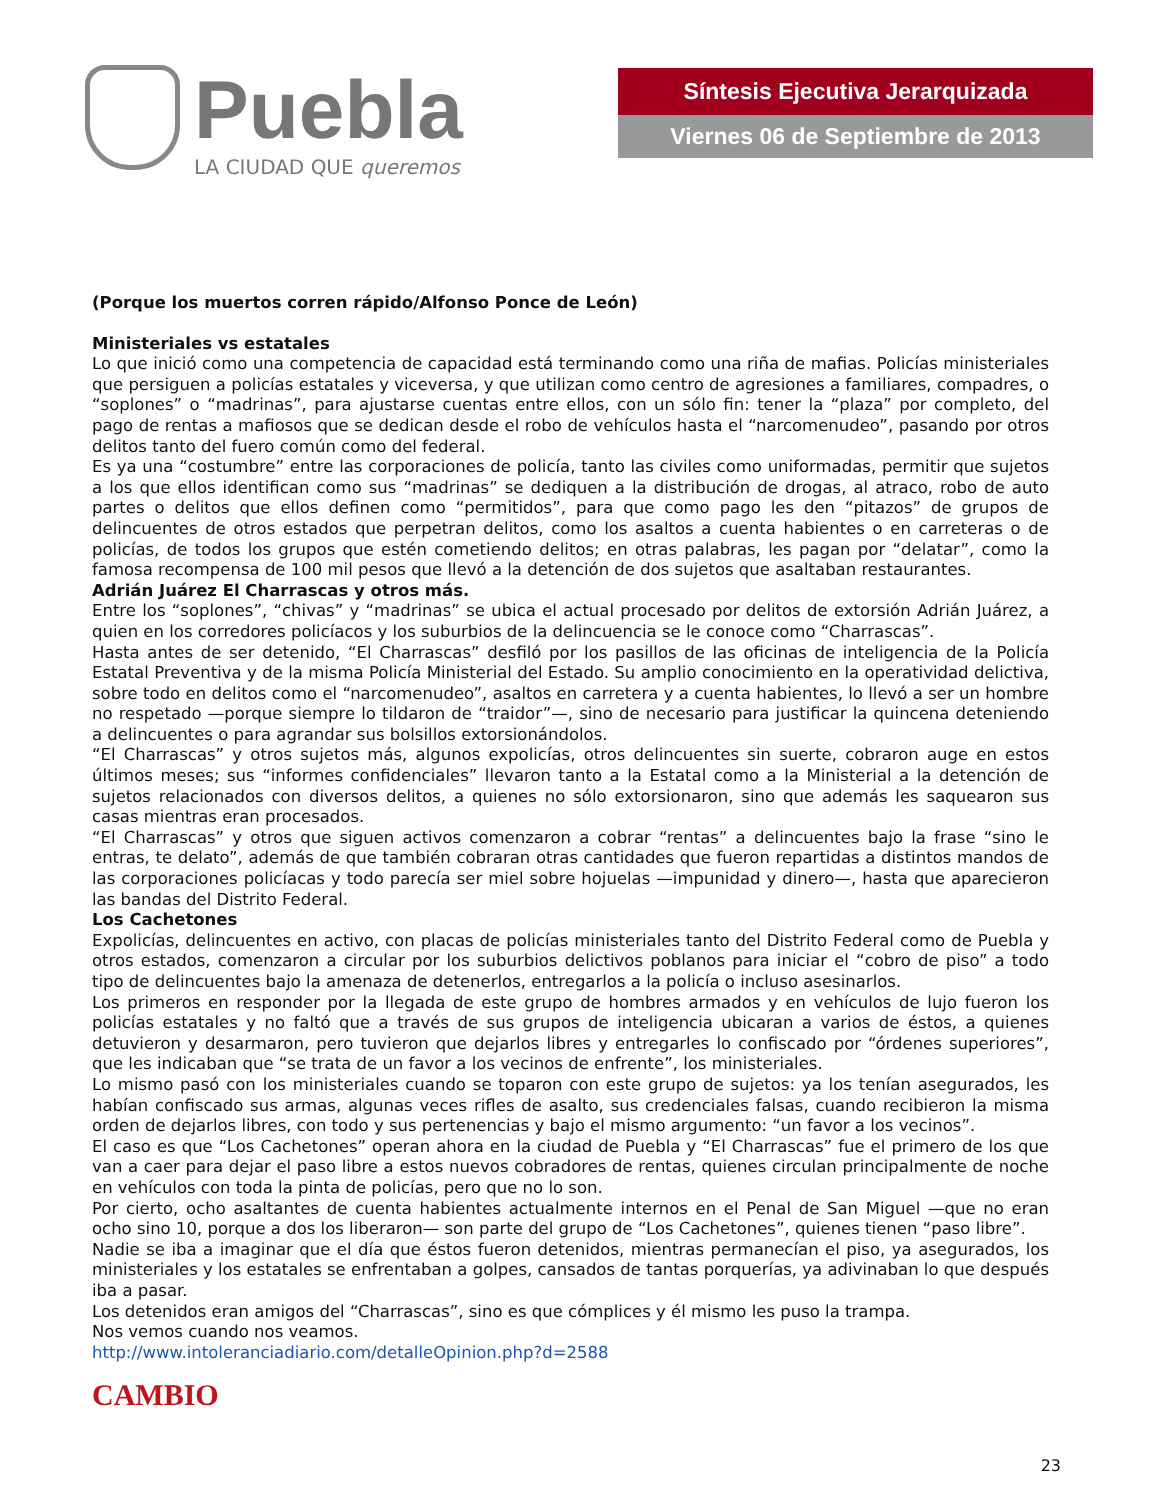Puebla
LA CIUDAD QUE queremos
Síntesis Ejecutiva Jerarquizada
Viernes 06 de Septiembre de 2013
(Porque los muertos corren rápido/Alfonso Ponce de León)
Ministeriales vs estatales
Lo que inició como una competencia de capacidad está terminando como una riña de mafias. Policías ministeriales que persiguen a policías estatales y viceversa, y que utilizan como centro de agresiones a familiares, compadres, o “soplones” o “madrinas”, para ajustarse cuentas entre ellos, con un sólo fin: tener la “plaza” por completo, del pago de rentas a mafiosos que se dedican desde el robo de vehículos hasta el “narcomenudeo”, pasando por otros delitos tanto del fuero común como del federal.
Es ya una “costumbre” entre las corporaciones de policía, tanto las civiles como uniformadas, permitir que sujetos a los que ellos identifican como sus “madrinas” se dediquen a la distribución de drogas, al atraco, robo de auto partes o delitos que ellos definen como “permitidos”, para que como pago les den “pitazos” de grupos de delincuentes de otros estados que perpetran delitos, como los asaltos a cuenta habientes o en carreteras o de policías, de todos los grupos que estén cometiendo delitos; en otras palabras, les pagan por “delatar”, como la famosa recompensa de 100 mil pesos que llevó a la detención de dos sujetos que asaltaban restaurantes.
Adrián Juárez El Charrascas y otros más.
Entre los “soplones”, “chivas” y “madrinas” se ubica el actual procesado por delitos de extorsión Adrián Juárez, a quien en los corredores policíacos y los suburbios de la delincuencia se le conoce como “Charrascas”.
Hasta antes de ser detenido, “El Charrascas” desfiló por los pasillos de las oficinas de inteligencia de la Policía Estatal Preventiva y de la misma Policía Ministerial del Estado. Su amplio conocimiento en la operatividad delictiva, sobre todo en delitos como el “narcomenudeo”, asaltos en carretera y a cuenta habientes, lo llevó a ser un hombre no respetado —porque siempre lo tildaron de “traidor”—, sino de necesario para justificar la quincena deteniendo a delincuentes o para agrandar sus bolsillos extorsionándolos.
“El Charrascas” y otros sujetos más, algunos expolicías, otros delincuentes sin suerte, cobraron auge en estos últimos meses; sus “informes confidenciales” llevaron tanto a la Estatal como a la Ministerial a la detención de sujetos relacionados con diversos delitos, a quienes no sólo extorsionaron, sino que además les saquearon sus casas mientras eran procesados.
“El Charrascas” y otros que siguen activos comenzaron a cobrar “rentas” a delincuentes bajo la frase “sino le entras, te delato”, además de que también cobraran otras cantidades que fueron repartidas a distintos mandos de las corporaciones policíacas y todo parecía ser miel sobre hojuelas —impunidad y dinero—, hasta que aparecieron las bandas del Distrito Federal.
Los Cachetones
Expolicías, delincuentes en activo, con placas de policías ministeriales tanto del Distrito Federal como de Puebla y otros estados, comenzaron a circular por los suburbios delictivos poblanos para iniciar el “cobro de piso” a todo tipo de delincuentes bajo la amenaza de detenerlos, entregarlos a la policía o incluso asesinarlos.
Los primeros en responder por la llegada de este grupo de hombres armados y en vehículos de lujo fueron los policías estatales y no faltó que a través de sus grupos de inteligencia ubicaran a varios de éstos, a quienes detuvieron y desarmaron, pero tuvieron que dejarlos libres y entregarles lo confiscado por “órdenes superiores”, que les indicaban que “se trata de un favor a los vecinos de enfrente”, los ministeriales.
Lo mismo pasó con los ministeriales cuando se toparon con este grupo de sujetos: ya los tenían asegurados, les habían confiscado sus armas, algunas veces rifles de asalto, sus credenciales falsas, cuando recibieron la misma orden de dejarlos libres, con todo y sus pertenencias y bajo el mismo argumento: “un favor a los vecinos”.
El caso es que “Los Cachetones” operan ahora en la ciudad de Puebla y “El Charrascas” fue el primero de los que van a caer para dejar el paso libre a estos nuevos cobradores de rentas, quienes circulan principalmente de noche en vehículos con toda la pinta de policías, pero que no lo son.
Por cierto, ocho asaltantes de cuenta habientes actualmente internos en el Penal de San Miguel —que no eran ocho sino 10, porque a dos los liberaron— son parte del grupo de “Los Cachetones”, quienes tienen “paso libre”.
Nadie se iba a imaginar que el día que éstos fueron detenidos, mientras permanecían el piso, ya asegurados, los ministeriales y los estatales se enfrentaban a golpes, cansados de tantas porquerías, ya adivinaban lo que después iba a pasar.
Los detenidos eran amigos del “Charrascas”, sino es que cómplices y él mismo les puso la trampa.
Nos vemos cuando nos veamos.
http://www.intoleranciadiario.com/detalleOpinion.php?d=2588
CAMBIO
23